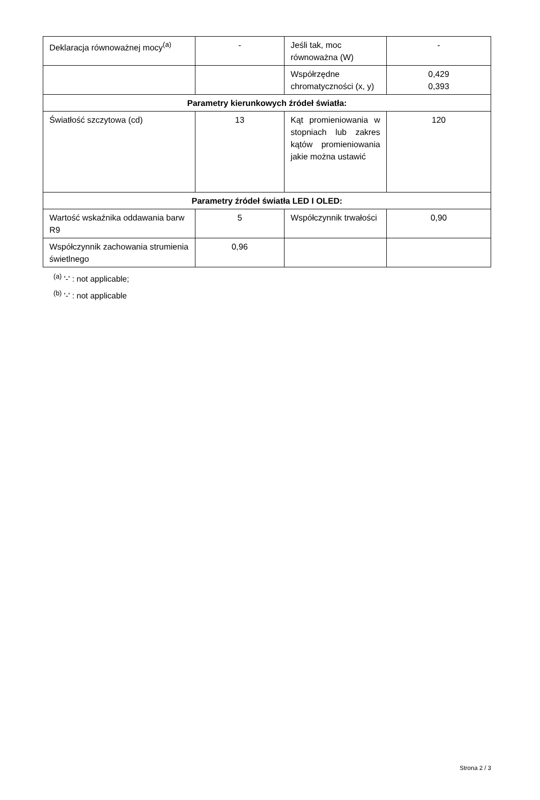| Deklaracja równoważnej mocy<sup>(a)</sup> | - | Jeśli tak, moc równoważna (W) | - |
| | | Współrzędne chromatyczności (x, y) | 0,429 0,393 |
| Parametry kierunkowych źródeł światła: | | | |
| Światłość szczytowa (cd) | 13 | Kąt promieniowania w stopniach lub zakres kątów promieniowania jakie można ustawić | 120 |
| Parametry źródeł światła LED I OLED: | | | |
| Wartość wskaźnika oddawania barw R9 | 5 | Współczynnik trwałości | 0,90 |
| Współczynnik zachowania strumienia świetlnego | 0,96 | | |
<sup>(a)</sup> '-' : not applicable;
<sup>(b)</sup> '-' : not applicable
Strona 2 / 3